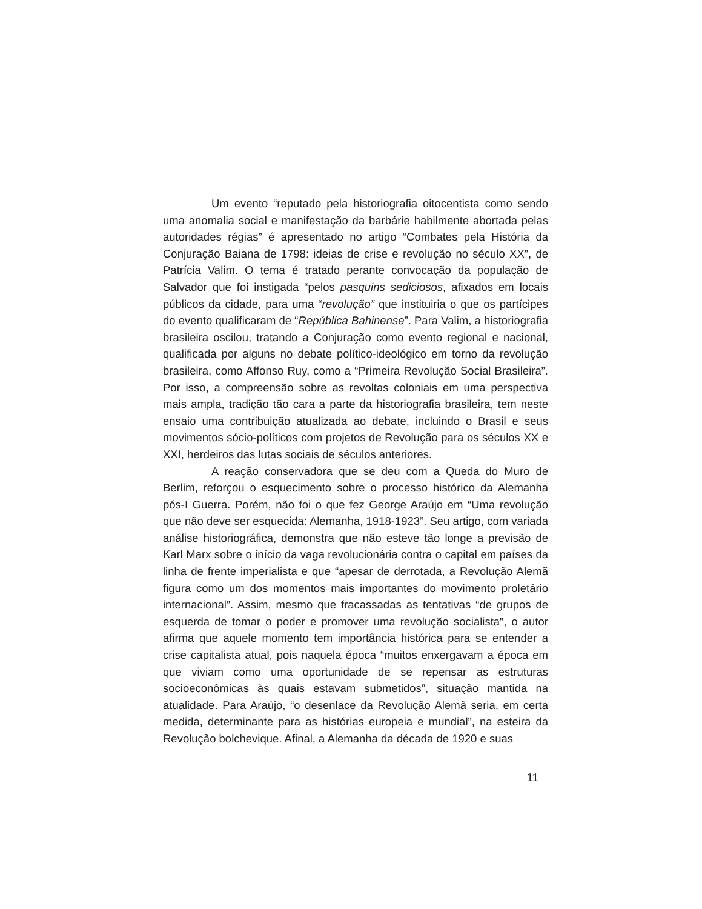Um evento “reputado pela historiografia oitocentista como sendo uma anomalia social e manifestação da barbárie habilmente abortada pelas autoridades régias” é apresentado no artigo “Combates pela História da Conjuração Baiana de 1798: ideias de crise e revolução no século XX”, de Patrícia Valim. O tema é tratado perante convocação da população de Salvador que foi instigada “pelos pasquins sediciosos, afixados em locais públicos da cidade, para uma “revolução” que instituiria o que os partícipes do evento qualificaram de “República Bahinense”. Para Valim, a historiografia brasileira oscilou, tratando a Conjuração como evento regional e nacional, qualificada por alguns no debate político-ideológico em torno da revolução brasileira, como Affonso Ruy, como a “Primeira Revolução Social Brasileira”. Por isso, a compreensão sobre as revoltas coloniais em uma perspectiva mais ampla, tradição tão cara a parte da historiografia brasileira, tem neste ensaio uma contribuição atualizada ao debate, incluindo o Brasil e seus movimentos sócio-políticos com projetos de Revolução para os séculos XX e XXI, herdeiros das lutas sociais de séculos anteriores.
A reação conservadora que se deu com a Queda do Muro de Berlim, reforçou o esquecimento sobre o processo histórico da Alemanha pós-I Guerra. Porém, não foi o que fez George Araújo em “Uma revolução que não deve ser esquecida: Alemanha, 1918-1923”. Seu artigo, com variada análise historiográfica, demonstra que não esteve tão longe a previsão de Karl Marx sobre o início da vaga revolucionária contra o capital em países da linha de frente imperialista e que “apesar de derrotada, a Revolução Alemã figura como um dos momentos mais importantes do movimento proletário internacional”. Assim, mesmo que fracassadas as tentativas “de grupos de esquerda de tomar o poder e promover uma revolução socialista”, o autor afirma que aquele momento tem importância histórica para se entender a crise capitalista atual, pois naquela época “muitos enxergavam a época em que viviam como uma oportunidade de se repensar as estruturas socioeconômicas às quais estavam submetidos”, situação mantida na atualidade. Para Araújo, “o desenlace da Revolução Alemã seria, em certa medida, determinante para as histórias europeia e mundial”, na esteira da Revolução bolchevique. Afinal, a Alemanha da década de 1920 e suas
11